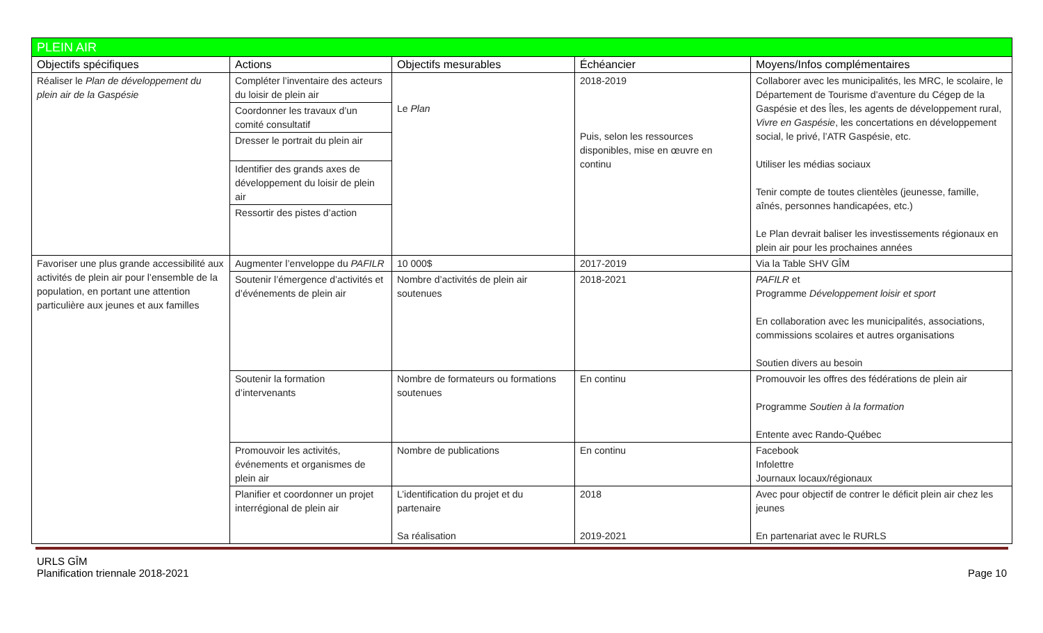| PLEIN AIR | | | | |
| Objectifs spécifiques | Actions | Objectifs mesurables | Échéancier | Moyens/Infos complémentaires |
| Réaliser le Plan de développement du plein air de la Gaspésie | Compléter l’inventaire des acteurs du loisir de plein air | Le Plan | 2018-2019 Puis, selon les ressources disponibles, mise en œuvre en continu | Collaborer avec les municipalités, les MRC, le scolaire, le Département de Tourisme d’aventure du Cégep de la Gaspésie et des Îles, les agents de développement rural, Vivre en Gaspésie , les concertations en développement social, le privé, l’ATR Gaspésie, etc. Utiliser les médias sociaux Tenir compte de toutes clientèles (jeunesse, famille, aînés, personnes handicapées, etc.) Le Plan devrait baliser les investissements régionaux en plein air pour les prochaines années |
| | Coordonner les travaux d’un comité consultatif | | | |
| | Dresser le portrait du plein air | | | |
| | Identifier des grands axes de développement du loisir de plein air | | | |
| | Ressortir des pistes d’action | | | |
| Favoriser une plus grande accessibilité aux activités de plein air pour l’ensemble de la population, en portant une attention particulière aux jeunes et aux familles | Augmenter l’enveloppe du PAFILR | 10 000$ | 2017-2019 | Via la Table SHV GÎM |
| | Soutenir l’émergence d’activités et d’événements de plein air | Nombre d’activités de plein air soutenues | 2018-2021 | PAFILR et Programme Développement loisir et sport En collaboration avec les municipalités, associations, commissions scolaires et autres organisations Soutien divers au besoin |
| | Soutenir la formation d’intervenants | Nombre de formateurs ou formations soutenues | En continu | Promouvoir les offres des fédérations de plein air Programme Soutien à la formation Entente avec Rando-Québec |
| | Promouvoir les activités, événements et organismes de plein air | Nombre de publications | En continu | Facebook Infolettre Journaux locaux/régionaux |
| | Planifier et coordonner un projet interrégional de plein air | L’identification du projet et du partenaire Sa réalisation | 2018 2019-2021 | Avec pour objectif de contrer le déficit plein air chez les jeunes En partenariat avec le RURLS |
URLS GÎM
Planification triennale 2018-2021
Page 10